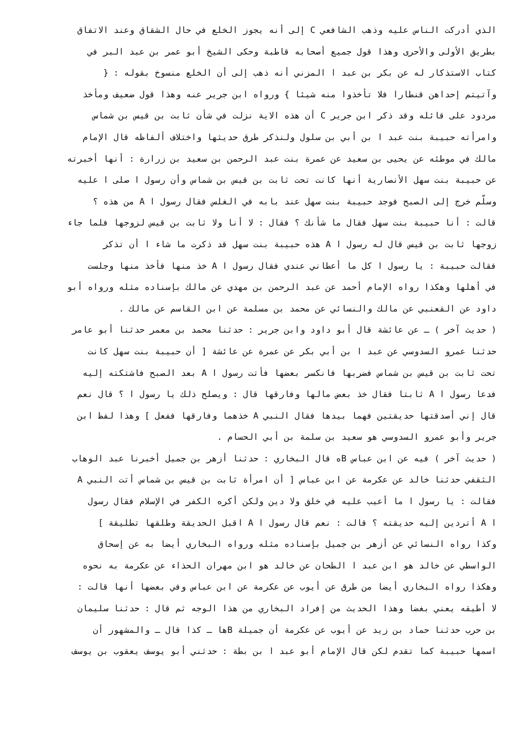الذي أدركت الناس عليه وذهب الشافعي C إلى أنه يجوز الخلع في حال الشقاق وعند الاتفاق
بطريق الأولى والأحرى وهذا قول جميع أصحابه قاطبة وحكى الشيخ أبو عمر بن عبد البر في
كتاب الاستذكار له عن بكر بن عبد ا المزني أنه ذهب إلى أن الخلع منسوخ بقوله : {
وآتيتم إحداهن قنطارا فلا تأخذوا منه شيئا } ورواه ابن جرير عنه وهذا قول ضعيف ومأخذ
مردود على قائله وقد ذكر ابن جرير C أن هذه الاية نزلت في شأن ثابت بن قيس بن شماس
وامرأته حبيبة بنت عبد ا بن أبي بن سلول ولنذكر طرق حديثها واختلاف ألفاظه قال الإمام
مالك في موطئه عن يحيى بن سعيد عن عمرة بنت عبد الرحمن بن سعيد بن زرارة : أنها أخبرته
عن حبيبة بنت سهل الأنصارية أنها كانت تحت ثابت بن قيس بن شماس وأن رسول ا صلى ا عليه
وسلّم خرج إلى الصبح فوجد حبيبة بنت سهل عند بابه في الغلس فقال رسول ا A من هذه ؟
قالت : أنا حبيبة بنت سهل فقال ما شأنك ؟ فقال : لا أنا ولا ثابت بن قيس لزوجها فلما جاء
زوجها ثابت بن قيس قال له رسول ا A هذه حبيبة بنت سهل قد ذكرت ما شاء ا أن تذكر
فقالت حبيبة : يا رسول ا كل ما أعطاني عندي فقال رسول ا A خذ منها فأخذ منها وجلست
في أهلها وهكذا رواه الإمام أحمد عن عبد الرحمن بن مهدي عن مالك بإسناده مثله ورواه أبو
داود عن القعنبي عن مالك والنسائي عن محمد بن مسلمة عن ابن القاسم عن مالك .
( حديث آخر ) ـ عن عائشة قال أبو داود وابن جرير : حدثنا محمد بن معمر حدثنا أبو عامر
حدثنا عمرو السدوسي عن عبد ا بن أبي بكر عن عمرة عن عائشة [ أن حبيبة بنت سهل كانت
تحت ثابت بن قيس بن شماس فضربها فانكسر بعضها فأتت رسول ا A بعد الصبح فاشتكته إليه
فدعا رسول ا A ثابتا فقال خذ بعض مالها وفارقها قال : ويصلح ذلك يا رسول ا ؟ قال نعم
قال إني أصدقتها حديقتين فهما بيدها فقال النبي A خذهما وفارقها ففعل ] وهذا لفظ ابن
جرير وأبو عمرو السدوسي هو سعيد بن سلمة بن أبي الحسام .
( حديث آخر ) فيه عن ابن عباس Bه قال البخاري : حدثنا أزهر بن جميل أخبرنا عبد الوهاب
الثقفي حدثنا خالد عن عكرمة عن ابن عباس [ أن امرأة ثابت بن قيس بن شماس أتت النبي A
فقالت : يا رسول ا ما أعيب عليه في خلق ولا دين ولكن أكره الكفر في الإسلام فقال رسول
ا A أتردين إليه حديقته ؟ قالت : نعم قال رسول ا A اقبل الحديقة وطلقها تطليقة ]
وكذا رواه النسائي عن أزهر بن جميل بإسناده مثله ورواه البخاري أيضا به عن إسحاق
الواسطي عن خالد هو ابن عبد ا الطحان عن خالد هو ابن مهران الحذاء عن عكرمة به نحوه
وهكذا رواه البخاري أيضا من طرق عن أيوب عن عكرمة عن ابن عباس وفي بعضها أنها قالت :
لا أطيقه يعني بغضا وهذا الحديث من إفراد البخاري من هذا الوجه ثم قال : حدثنا سليمان
بن حرب حدثنا حماد بن زيد عن أيوب عن عكرمة أن جميلة Bها ـ كذا قال ـ والمشهور أن
اسمها حبيبة كما تقدم لكن قال الإمام أبو عبد ا بن بطة : حدثني أبو يوسف يعقوب بن يوسف